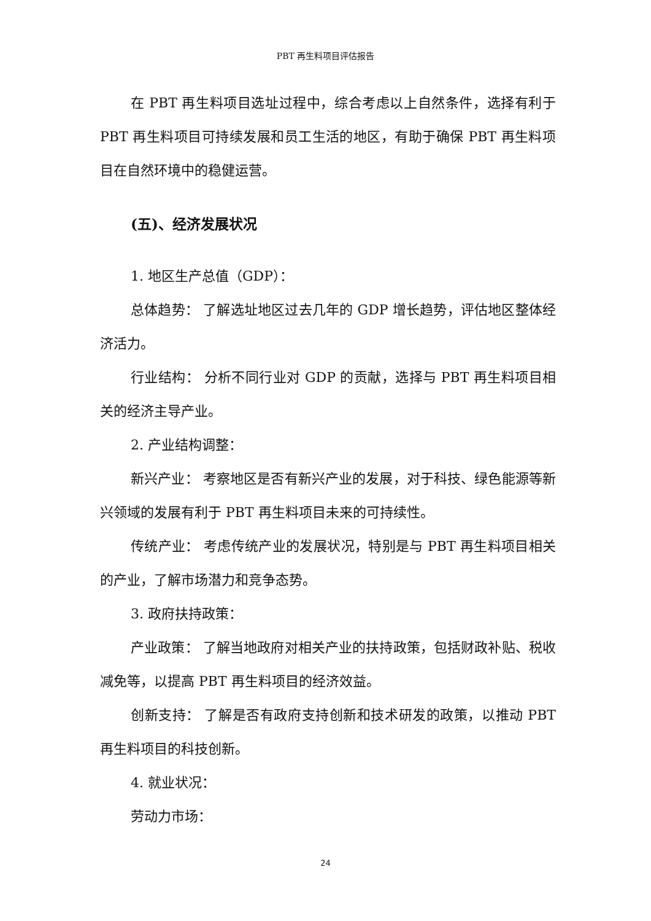PBT 再生料项目评估报告
在 PBT 再生料项目选址过程中，综合考虑以上自然条件，选择有利于 PBT 再生料项目可持续发展和员工生活的地区，有助于确保 PBT 再生料项目在自然环境中的稳健运营。
(五)、经济发展状况
1. 地区生产总值（GDP）：
总体趋势： 了解选址地区过去几年的 GDP 增长趋势，评估地区整体经济活力。
行业结构： 分析不同行业对 GDP 的贡献，选择与 PBT 再生料项目相关的经济主导产业。
2. 产业结构调整：
新兴产业： 考察地区是否有新兴产业的发展，对于科技、绿色能源等新兴领域的发展有利于 PBT 再生料项目未来的可持续性。
传统产业： 考虑传统产业的发展状况，特别是与 PBT 再生料项目相关的产业，了解市场潜力和竞争态势。
3. 政府扶持政策：
产业政策： 了解当地政府对相关产业的扶持政策，包括财政补贴、税收减免等，以提高 PBT 再生料项目的经济效益。
创新支持： 了解是否有政府支持创新和技术研发的政策，以推动 PBT 再生料项目的科技创新。
4. 就业状况：
劳动力市场：
24